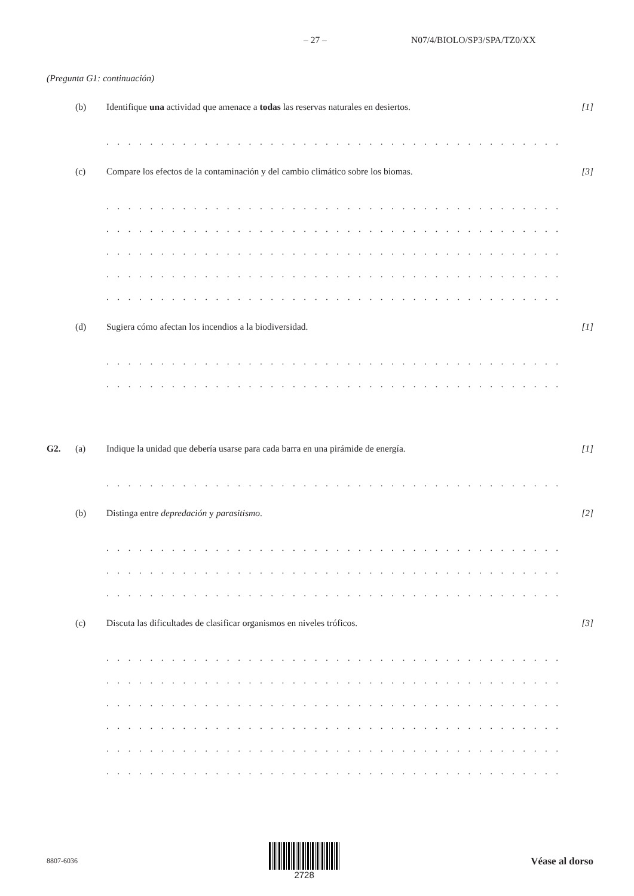– 27 – N07/4/BIOLO/SP3/SPA/TZ0/XX
(Pregunta G1: continuación)
(b) Identifique una actividad que amenace a todas las reservas naturales en desiertos. [1]
. . . . . . . . . . . . . . . . . . . . . . . . . . . . . . . . . . . . . . . . . . . . . . . . . . . . . . . . . . . . . . . . . . . . . . . . . .
(c) Compare los efectos de la contaminación y del cambio climático sobre los biomas. [3]
. . . . . . . . . . . . . . . . . . . . . . . . . . . . . . . . . . . . . . . . . . . . . . . . . . . . . . . . . . . . . . . . . . . . . . . . . .
. . . . . . . . . . . . . . . . . . . . . . . . . . . . . . . . . . . . . . . . . . . . . . . . . . . . . . . . . . . . . . . . . . . . . . . . . .
. . . . . . . . . . . . . . . . . . . . . . . . . . . . . . . . . . . . . . . . . . . . . . . . . . . . . . . . . . . . . . . . . . . . . . . . . .
. . . . . . . . . . . . . . . . . . . . . . . . . . . . . . . . . . . . . . . . . . . . . . . . . . . . . . . . . . . . . . . . . . . . . . . . . .
. . . . . . . . . . . . . . . . . . . . . . . . . . . . . . . . . . . . . . . . . . . . . . . . . . . . . . . . . . . . . . . . . . . . . . . . . .
(d) Sugiera cómo afectan los incendios a la biodiversidad. [1]
. . . . . . . . . . . . . . . . . . . . . . . . . . . . . . . . . . . . . . . . . . . . . . . . . . . . . . . . . . . . . . . . . . . . . . . . . .
. . . . . . . . . . . . . . . . . . . . . . . . . . . . . . . . . . . . . . . . . . . . . . . . . . . . . . . . . . . . . . . . . . . . . . . . . .
G2. (a) Indique la unidad que debería usarse para cada barra en una pirámide de energía. [1]
. . . . . . . . . . . . . . . . . . . . . . . . . . . . . . . . . . . . . . . . . . . . . . . . . . . . . . . . . . . . . . . . . . . . . . . . . .
(b) Distinga entre depredación y parasitismo. [2]
. . . . . . . . . . . . . . . . . . . . . . . . . . . . . . . . . . . . . . . . . . . . . . . . . . . . . . . . . . . . . . . . . . . . . . . . . .
. . . . . . . . . . . . . . . . . . . . . . . . . . . . . . . . . . . . . . . . . . . . . . . . . . . . . . . . . . . . . . . . . . . . . . . . . .
. . . . . . . . . . . . . . . . . . . . . . . . . . . . . . . . . . . . . . . . . . . . . . . . . . . . . . . . . . . . . . . . . . . . . . . . . .
(c) Discuta las dificultades de clasificar organismos en niveles tróficos. [3]
. . . . . . . . . . . . . . . . . . . . . . . . . . . . . . . . . . . . . . . . . . . . . . . . . . . . . . . . . . . . . . . . . . . . . . . . . .
. . . . . . . . . . . . . . . . . . . . . . . . . . . . . . . . . . . . . . . . . . . . . . . . . . . . . . . . . . . . . . . . . . . . . . . . . .
. . . . . . . . . . . . . . . . . . . . . . . . . . . . . . . . . . . . . . . . . . . . . . . . . . . . . . . . . . . . . . . . . . . . . . . . . .
. . . . . . . . . . . . . . . . . . . . . . . . . . . . . . . . . . . . . . . . . . . . . . . . . . . . . . . . . . . . . . . . . . . . . . . . . .
. . . . . . . . . . . . . . . . . . . . . . . . . . . . . . . . . . . . . . . . . . . . . . . . . . . . . . . . . . . . . . . . . . . . . . . . . .
. . . . . . . . . . . . . . . . . . . . . . . . . . . . . . . . . . . . . . . . . . . . . . . . . . . . . . . . . . . . . . . . . . . . . . . . . .
8807-6036
2728 Véase al dorso